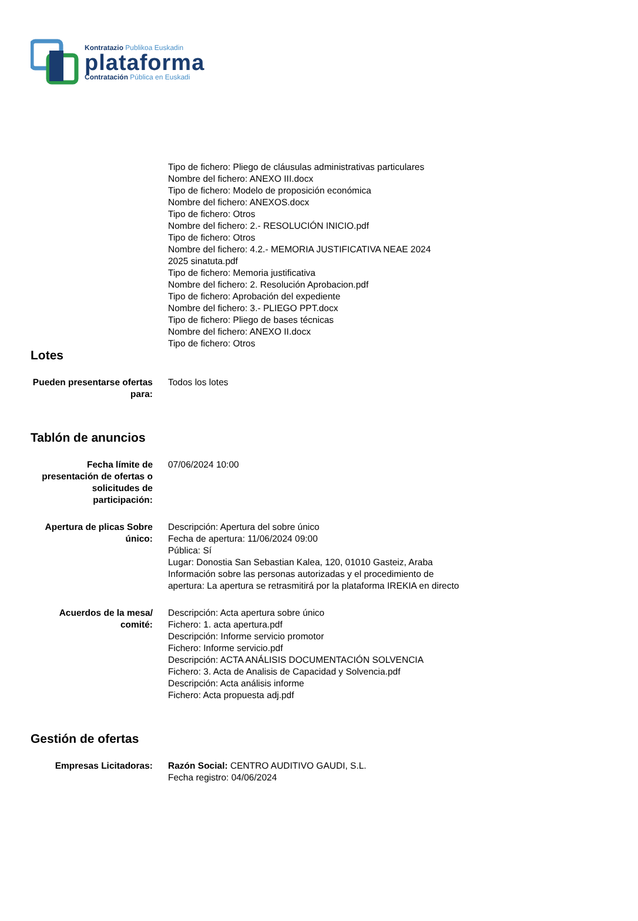Kontratazio Publikoa Euskadin
plataforma
Contratación Pública en Euskadi
Tipo de fichero: Pliego de cláusulas administrativas particulares
Nombre del fichero: ANEXO III.docx
Tipo de fichero: Modelo de proposición económica
Nombre del fichero: ANEXOS.docx
Tipo de fichero: Otros
Nombre del fichero: 2.- RESOLUCIÓN INICIO.pdf
Tipo de fichero: Otros
Nombre del fichero: 4.2.- MEMORIA JUSTIFICATIVA NEAE 2024
2025 sinatuta.pdf
Tipo de fichero: Memoria justificativa
Nombre del fichero: 2. Resolución Aprobacion.pdf
Tipo de fichero: Aprobación del expediente
Nombre del fichero: 3.- PLIEGO PPT.docx
Tipo de fichero: Pliego de bases técnicas
Nombre del fichero: ANEXO II.docx
Tipo de fichero: Otros
Lotes
Pueden presentarse ofertas para:
Todos los lotes
Tablón de anuncios
Fecha límite de presentación de ofertas o solicitudes de participación:
07/06/2024 10:00
Apertura de plicas Sobre único:
Descripción: Apertura del sobre único
Fecha de apertura: 11/06/2024 09:00
Pública: Sí
Lugar: Donostia San Sebastian Kalea, 120, 01010 Gasteiz, Araba
Información sobre las personas autorizadas y el procedimiento de apertura: La apertura se retrasmitirá por la plataforma IREKIA en directo
Acuerdos de la mesa/ comité:
Descripción: Acta apertura sobre único
Fichero: 1. acta apertura.pdf
Descripción: Informe servicio promotor
Fichero: Informe servicio.pdf
Descripción: ACTA ANÁLISIS DOCUMENTACIÓN SOLVENCIA
Fichero: 3. Acta de Analisis de Capacidad y Solvencia.pdf
Descripción: Acta análisis informe
Fichero: Acta propuesta adj.pdf
Gestión de ofertas
Empresas Licitadoras: Razón Social: CENTRO AUDITIVO GAUDI, S.L.
Fecha registro: 04/06/2024